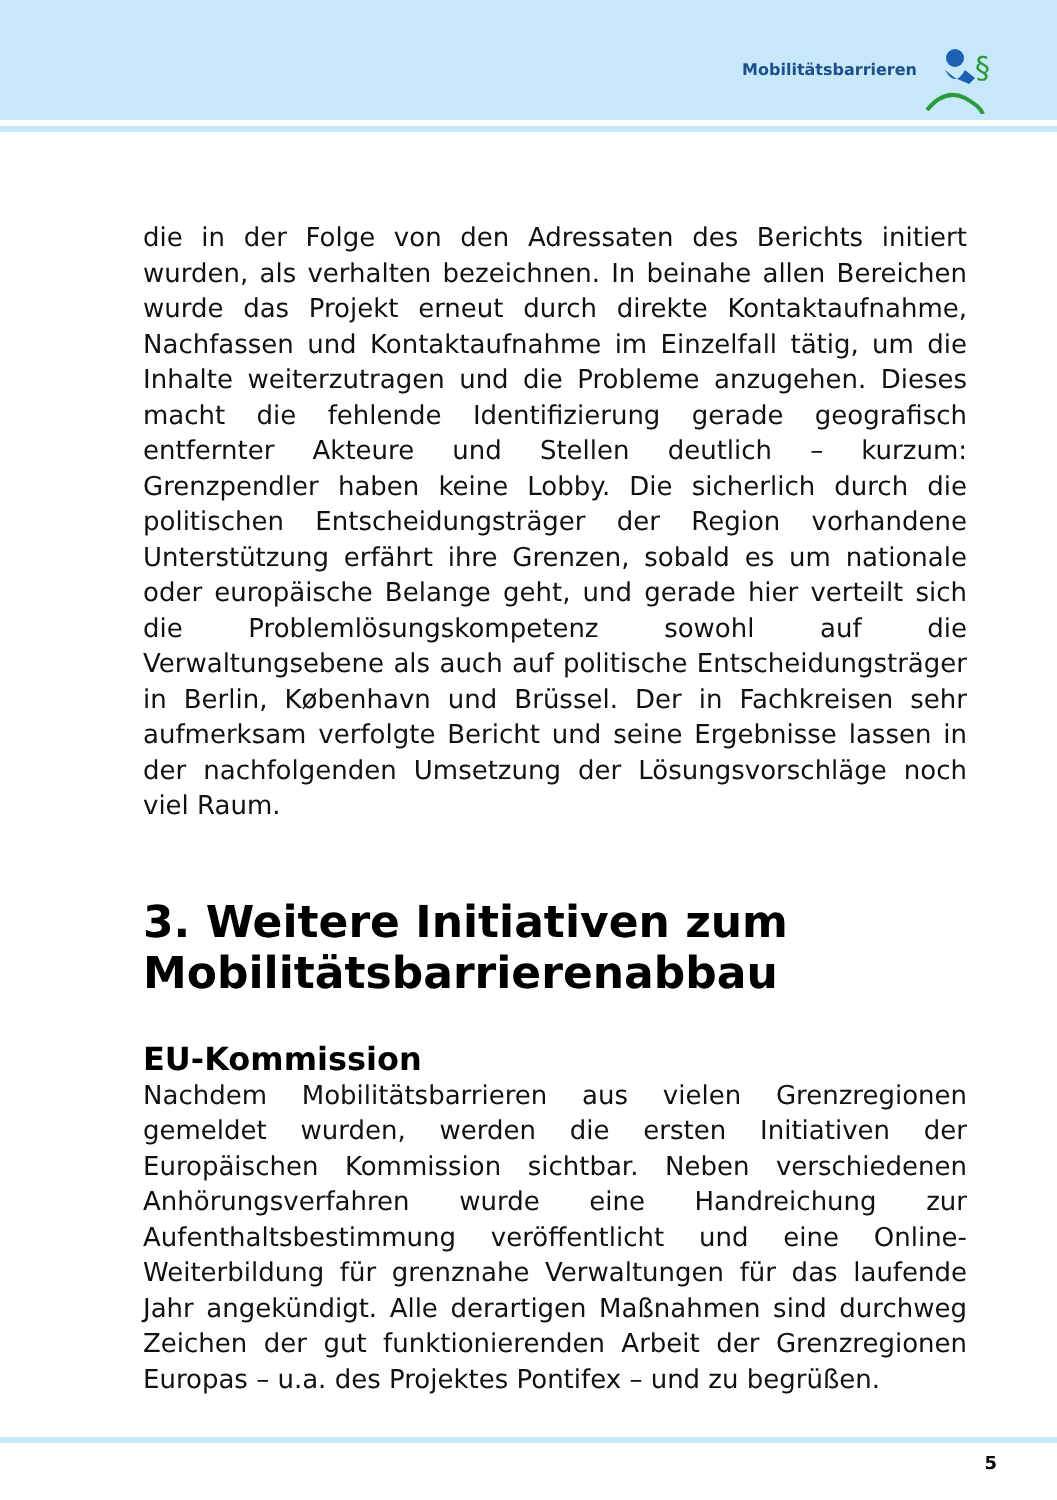Mobilitätsbarrieren
§
die in der Folge von den Adressaten des Berichts initiert wurden, als verhalten bezeichnen. In beinahe allen Bereichen wurde das Projekt erneut durch direkte Kontaktaufnahme, Nachfassen und Kontaktaufnahme im Einzelfall tätig, um die Inhalte weiterzutragen und die Probleme anzugehen. Dieses macht die fehlende Identifizierung gerade geografisch entfernter Akteure und Stellen deutlich – kurzum: Grenzpendler haben keine Lobby. Die sicherlich durch die politischen Entscheidungsträger der Region vorhandene Unterstützung erfährt ihre Grenzen, sobald es um nationale oder europäische Belange geht, und gerade hier verteilt sich die Problemlösungskompetenz sowohl auf die Verwaltungsebene als auch auf politische Entscheidungsträger in Berlin, København und Brüssel. Der in Fachkreisen sehr aufmerksam verfolgte Bericht und seine Ergebnisse lassen in der nachfolgenden Umsetzung der Lösungsvorschläge noch viel Raum.
3. Weitere Initiativen zum Mobilitätsbarrierenabbau
EU-Kommission
Nachdem Mobilitätsbarrieren aus vielen Grenzregionen gemeldet wurden, werden die ersten Initiativen der Europäischen Kommission sichtbar. Neben verschiedenen Anhörungsverfahren wurde eine Handreichung zur Aufenthaltsbestimmung veröffentlicht und eine Online-Weiterbildung für grenznahe Verwaltungen für das laufende Jahr angekündigt. Alle derartigen Maßnahmen sind durchweg Zeichen der gut funktionierenden Arbeit der Grenzregionen Europas – u.a. des Projektes Pontifex – und zu begrüßen.
5